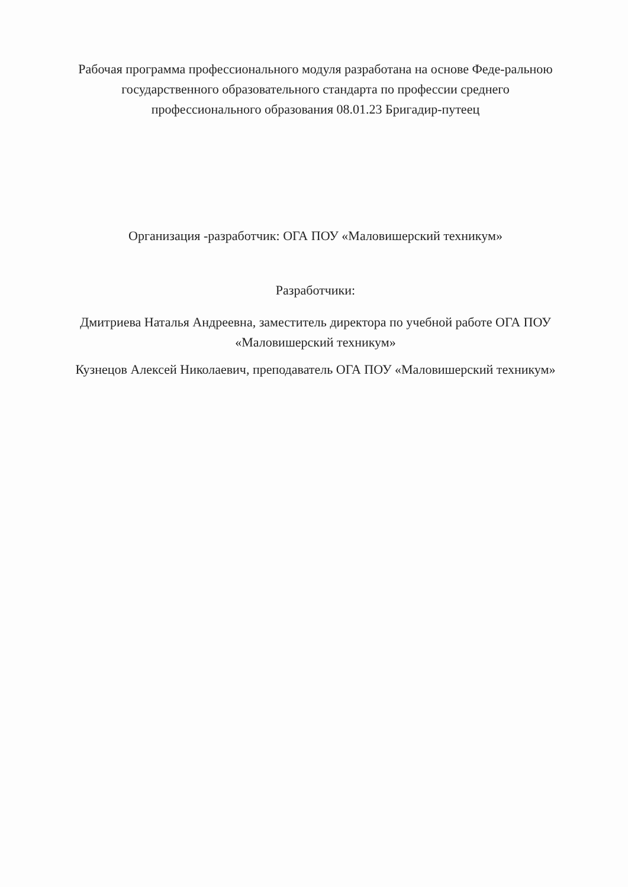Рабочая программа профессионального модуля разработана на основе Феде-ральною государственного образовательного стандарта по профессии среднего профессионального образования 08.01.23 Бригадир-путеец
Организация -разработчик: ОГА ПОУ «Маловишерский техникум»
Разработчики:
Дмитриева Наталья Андреевна, заместитель директора по учебной работе ОГА ПОУ «Маловишерский техникум»
Кузнецов Алексей Николаевич, преподаватель ОГА ПОУ «Маловишерский техникум»